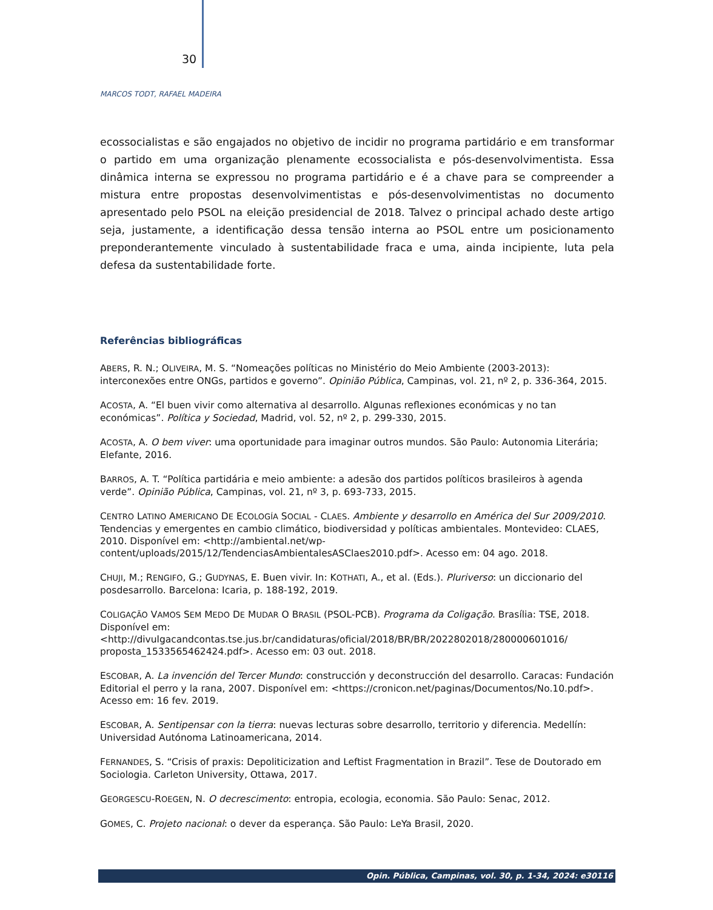30
MARCOS TODT, RAFAEL MADEIRA
ecossocialistas e são engajados no objetivo de incidir no programa partidário e em transformar o partido em uma organização plenamente ecossocialista e pós-desenvolvimentista. Essa dinâmica interna se expressou no programa partidário e é a chave para se compreender a mistura entre propostas desenvolvimentistas e pós-desenvolvimentistas no documento apresentado pelo PSOL na eleição presidencial de 2018. Talvez o principal achado deste artigo seja, justamente, a identificação dessa tensão interna ao PSOL entre um posicionamento preponderantemente vinculado à sustentabilidade fraca e uma, ainda incipiente, luta pela defesa da sustentabilidade forte.
Referências bibliográficas
ABERS, R. N.; OLIVEIRA, M. S. “Nomeações políticas no Ministério do Meio Ambiente (2003-2013): interconexões entre ONGs, partidos e governo”. Opinião Pública, Campinas, vol. 21, nº 2, p. 336-364, 2015.
ACOSTA, A. “El buen vivir como alternativa al desarrollo. Algunas reflexiones económicas y no tan económicas”. Política y Sociedad, Madrid, vol. 52, nº 2, p. 299-330, 2015.
ACOSTA, A. O bem viver: uma oportunidade para imaginar outros mundos. São Paulo: Autonomia Literária; Elefante, 2016.
BARROS, A. T. “Política partidária e meio ambiente: a adesão dos partidos políticos brasileiros à agenda verde”. Opinião Pública, Campinas, vol. 21, nº 3, p. 693-733, 2015.
CENTRO LATINO AMERICANO DE ECOLOGÍA SOCIAL - CLAES. Ambiente y desarrollo en América del Sur 2009/2010. Tendencias y emergentes en cambio climático, biodiversidad y políticas ambientales. Montevideo: CLAES, 2010. Disponível em: <http://ambiental.net/wp-content/uploads/2015/12/TendenciasAmbientalesASClaes2010.pdf>. Acesso em: 04 ago. 2018.
CHUJI, M.; RENGIFO, G.; GUDYNAS, E. Buen vivir. In: KOTHATI, A., et al. (Eds.). Pluriverso: un diccionario del posdesarrollo. Barcelona: Icaria, p. 188-192, 2019.
COLIGAÇÃO VAMOS SEM MEDO DE MUDAR O BRASIL (PSOL-PCB). Programa da Coligação. Brasília: TSE, 2018. Disponível em: <http://divulgacandcontas.tse.jus.br/candidaturas/oficial/2018/BR/BR/2022802018/280000601016/ proposta_1533565462424.pdf>. Acesso em: 03 out. 2018.
ESCOBAR, A. La invención del Tercer Mundo: construcción y deconstrucción del desarrollo. Caracas: Fundación Editorial el perro y la rana, 2007. Disponível em: <https://cronicon.net/paginas/Documentos/No.10.pdf>. Acesso em: 16 fev. 2019.
ESCOBAR, A. Sentipensar con la tierra: nuevas lecturas sobre desarrollo, territorio y diferencia. Medellín: Universidad Autónoma Latinoamericana, 2014.
FERNANDES, S. “Crisis of praxis: Depoliticization and Leftist Fragmentation in Brazil”. Tese de Doutorado em Sociologia. Carleton University, Ottawa, 2017.
GEORGESCU-ROEGEN, N. O decrescimento: entropia, ecologia, economia. São Paulo: Senac, 2012.
GOMES, C. Projeto nacional: o dever da esperança. São Paulo: LeYa Brasil, 2020.
Opin. Pública, Campinas, vol. 30, p. 1-34, 2024: e30116